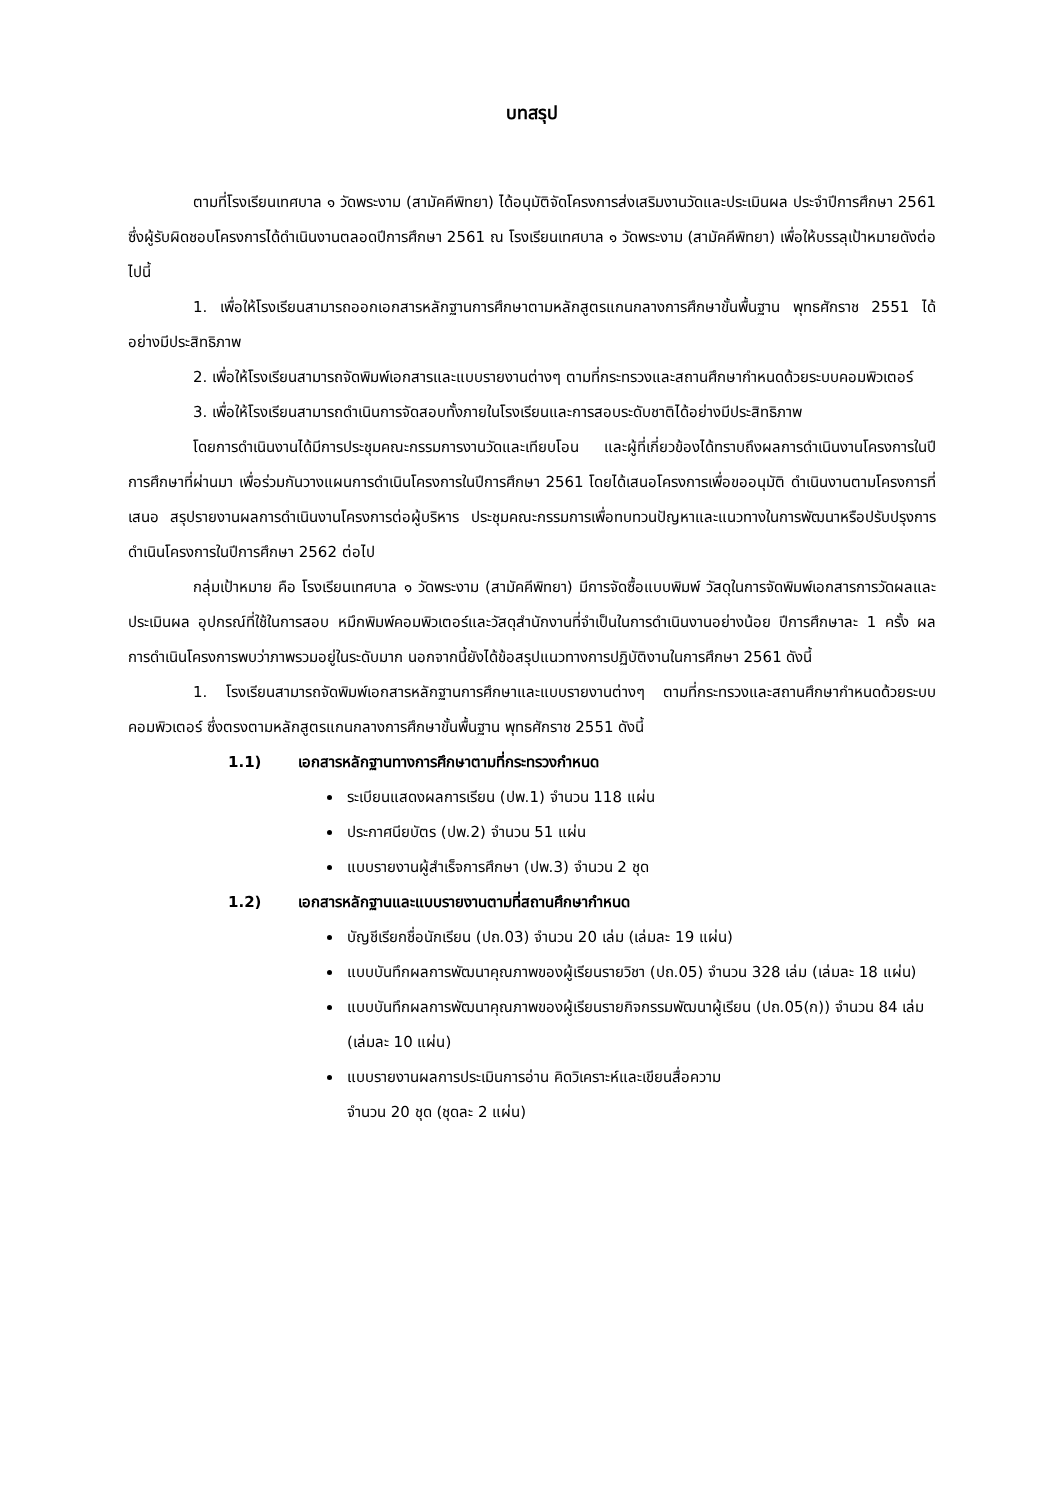บทสรุป
ตามที่โรงเรียนเทศบาล ๑ วัดพระงาม (สามัคคีพิทยา) ได้อนุมัติจัดโครงการส่งเสริมงานวัดและประเมินผล ประจำปีการศึกษา 2561 ซึ่งผู้รับผิดชอบโครงการได้ดำเนินงานตลอดปีการศึกษา 2561 ณ โรงเรียนเทศบาล ๑ วัดพระงาม (สามัคคีพิทยา) เพื่อให้บรรลุเป้าหมายดังต่อไปนี้
1. เพื่อให้โรงเรียนสามารถออกเอกสารหลักฐานการศึกษาตามหลักสูตรแกนกลางการศึกษาขั้นพื้นฐาน พุทธศักราช 2551 ได้อย่างมีประสิทธิภาพ
2. เพื่อให้โรงเรียนสามารถจัดพิมพ์เอกสารและแบบรายงานต่างๆ ตามที่กระทรวงและสถานศึกษากำหนดด้วยระบบคอมพิวเตอร์
3. เพื่อให้โรงเรียนสามารถดำเนินการจัดสอบทั้งภายในโรงเรียนและการสอบระดับชาติได้อย่างมีประสิทธิภาพ
โดยการดำเนินงานได้มีการประชุมคณะกรรมการงานวัดและเทียบโอน และผู้ที่เกี่ยวข้องได้ทราบถึงผลการดำเนินงานโครงการในปีการศึกษาที่ผ่านมา เพื่อร่วมกันวางแผนการดำเนินโครงการในปีการศึกษา 2561 โดยได้เสนอโครงการเพื่อขออนุมัติ ดำเนินงานตามโครงการที่เสนอ สรุปรายงานผลการดำเนินงานโครงการต่อผู้บริหาร ประชุมคณะกรรมการเพื่อทบทวนปัญหาและแนวทางในการพัฒนาหรือปรับปรุงการดำเนินโครงการในปีการศึกษา 2562 ต่อไป
กลุ่มเป้าหมาย คือ โรงเรียนเทศบาล ๑ วัดพระงาม (สามัคคีพิทยา) มีการจัดซื้อแบบพิมพ์ วัสดุในการจัดพิมพ์เอกสารการวัดผลและประเมินผล อุปกรณ์ที่ใช้ในการสอบ หมึกพิมพ์คอมพิวเตอร์และวัสดุสำนักงานที่จำเป็นในการดำเนินงานอย่างน้อย ปีการศึกษาละ 1 ครั้ง ผลการดำเนินโครงการพบว่าภาพรวมอยู่ในระดับมาก นอกจากนี้ยังได้ข้อสรุปแนวทางการปฏิบัติงานในการศึกษา 2561 ดังนี้
1. โรงเรียนสามารถจัดพิมพ์เอกสารหลักฐานการศึกษาและแบบรายงานต่างๆ ตามที่กระทรวงและสถานศึกษากำหนดด้วยระบบคอมพิวเตอร์ ซึ่งตรงตามหลักสูตรแกนกลางการศึกษาขั้นพื้นฐาน พุทธศักราช 2551 ดังนี้
1.1) เอกสารหลักฐานทางการศึกษาตามที่กระทรวงกำหนด
ระเบียนแสดงผลการเรียน (ปพ.1) จำนวน 118 แผ่น
ประกาศนียบัตร (ปพ.2) จำนวน 51 แผ่น
แบบรายงานผู้สำเร็จการศึกษา (ปพ.3) จำนวน 2 ชุด
1.2) เอกสารหลักฐานและแบบรายงานตามที่สถานศึกษากำหนด
บัญชีเรียกชื่อนักเรียน (ปถ.03) จำนวน 20 เล่ม (เล่มละ 19 แผ่น)
แบบบันทึกผลการพัฒนาคุณภาพของผู้เรียนรายวิชา (ปถ.05) จำนวน 328 เล่ม (เล่มละ 18 แผ่น)
แบบบันทึกผลการพัฒนาคุณภาพของผู้เรียนรายกิจกรรมพัฒนาผู้เรียน (ปถ.05(ก)) จำนวน 84 เล่ม (เล่มละ 10 แผ่น)
แบบรายงานผลการประเมินการอ่าน คิดวิเคราะห์และเขียนสื่อความ
จำนวน 20 ชุด (ชุดละ 2 แผ่น)